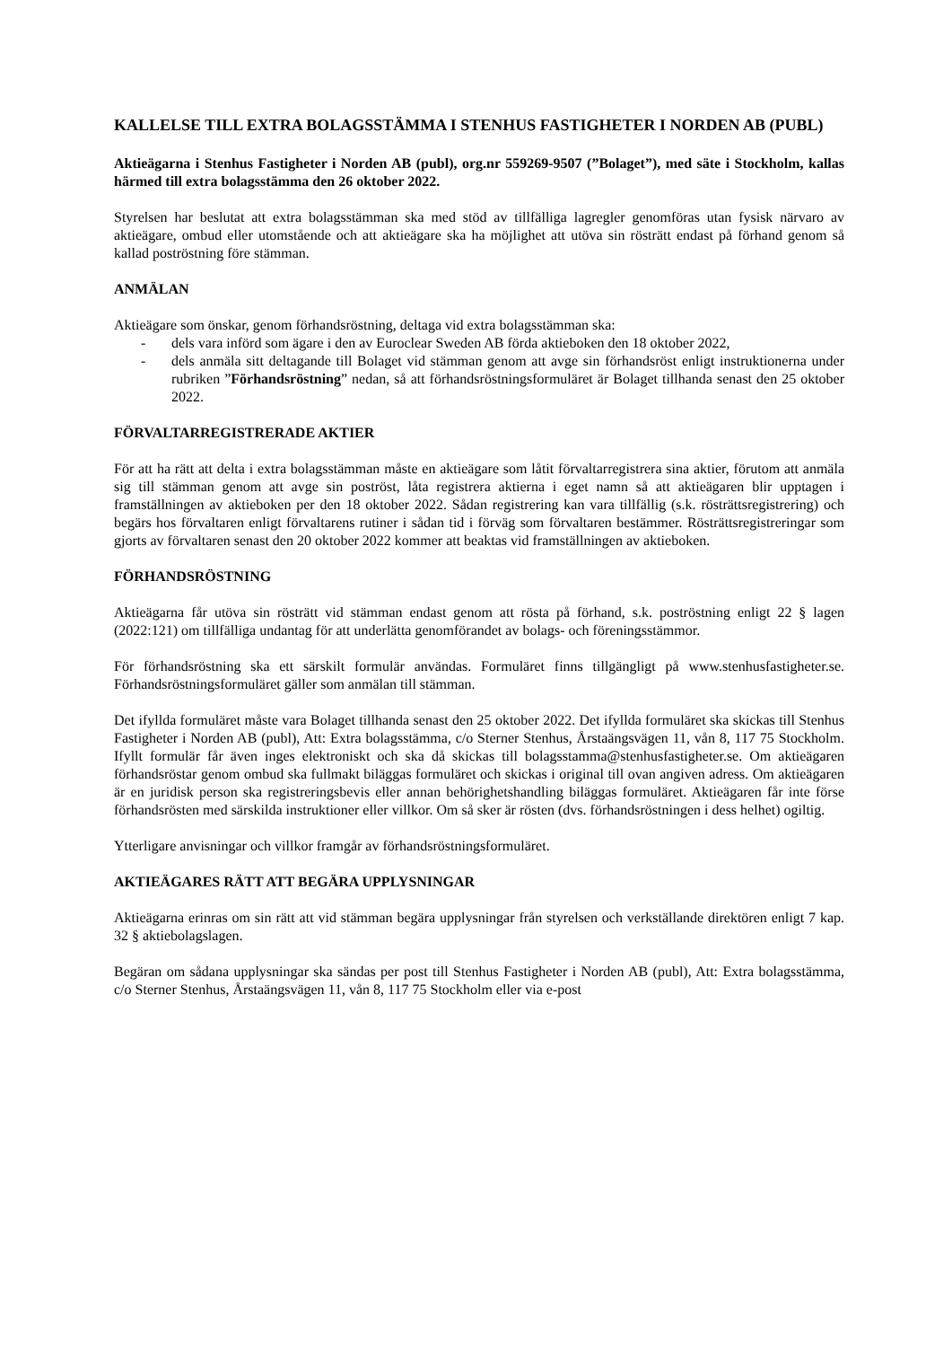KALLELSE TILL EXTRA BOLAGSSTÄMMA I STENHUS FASTIGHETER I NORDEN AB (PUBL)
Aktieägarna i Stenhus Fastigheter i Norden AB (publ), org.nr 559269-9507 (”Bolaget”), med säte i Stockholm, kallas härmed till extra bolagsstämma den 26 oktober 2022.
Styrelsen har beslutat att extra bolagsstämman ska med stöd av tillfälliga lagregler genomföras utan fysisk närvaro av aktieägare, ombud eller utomstående och att aktieägare ska ha möjlighet att utöva sin rösträtt endast på förhand genom så kallad poströstning före stämman.
ANMÄLAN
Aktieägare som önskar, genom förhandsröstning, deltaga vid extra bolagsstämman ska:
- dels vara införd som ägare i den av Euroclear Sweden AB förda aktieboken den 18 oktober 2022,
- dels anmäla sitt deltagande till Bolaget vid stämman genom att avge sin förhandsröst enligt instruktionerna under rubriken ”Förhandsröstning” nedan, så att förhandsröstningsformuläret är Bolaget tillhanda senast den 25 oktober 2022.
FÖRVALTARREGISTRERADE AKTIER
För att ha rätt att delta i extra bolagsstämman måste en aktieägare som låtit förvaltarregistrera sina aktier, förutom att anmäla sig till stämman genom att avge sin poströst, låta registrera aktierna i eget namn så att aktieägaren blir upptagen i framställningen av aktieboken per den 18 oktober 2022. Sådan registrering kan vara tillfällig (s.k. rösträttsregistrering) och begärs hos förvaltaren enligt förvaltarens rutiner i sådan tid i förväg som förvaltaren bestämmer. Rösträttsregistreringar som gjorts av förvaltaren senast den 20 oktober 2022 kommer att beaktas vid framställningen av aktieboken.
FÖRHANDSRÖSTNING
Aktieägarna får utöva sin rösträtt vid stämman endast genom att rösta på förhand, s.k. poströstning enligt 22 § lagen (2022:121) om tillfälliga undantag för att underlätta genomförandet av bolags- och föreningsstämmor.
För förhandsröstning ska ett särskilt formulär användas. Formuläret finns tillgängligt på www.stenhusfastigheter.se. Förhandsröstningsformuläret gäller som anmälan till stämman.
Det ifyllda formuläret måste vara Bolaget tillhanda senast den 25 oktober 2022. Det ifyllda formuläret ska skickas till Stenhus Fastigheter i Norden AB (publ), Att: Extra bolagsstämma, c/o Sterner Stenhus, Årstaängsvägen 11, vån 8, 117 75 Stockholm. Ifyllt formulär får även inges elektroniskt och ska då skickas till bolagsstamma@stenhusfastigheter.se. Om aktieägaren förhandsröstar genom ombud ska fullmakt biläggas formuläret och skickas i original till ovan angiven adress. Om aktieägaren är en juridisk person ska registreringsbevis eller annan behörighetshandling biläggas formuläret. Aktieägaren får inte förse förhandsrösten med särskilda instruktioner eller villkor. Om så sker är rösten (dvs. förhandsröstningen i dess helhet) ogiltig.
Ytterligare anvisningar och villkor framgår av förhandsröstningsformuläret.
AKTIEÄGARES RÄTT ATT BEGÄRA UPPLYSNINGAR
Aktieägarna erinras om sin rätt att vid stämman begära upplysningar från styrelsen och verkställande direktören enligt 7 kap. 32 § aktiebolagslagen.
Begäran om sådana upplysningar ska sändas per post till Stenhus Fastigheter i Norden AB (publ), Att: Extra bolagsstämma, c/o Sterner Stenhus, Årstaängsvägen 11, vån 8, 117 75 Stockholm eller via e-post